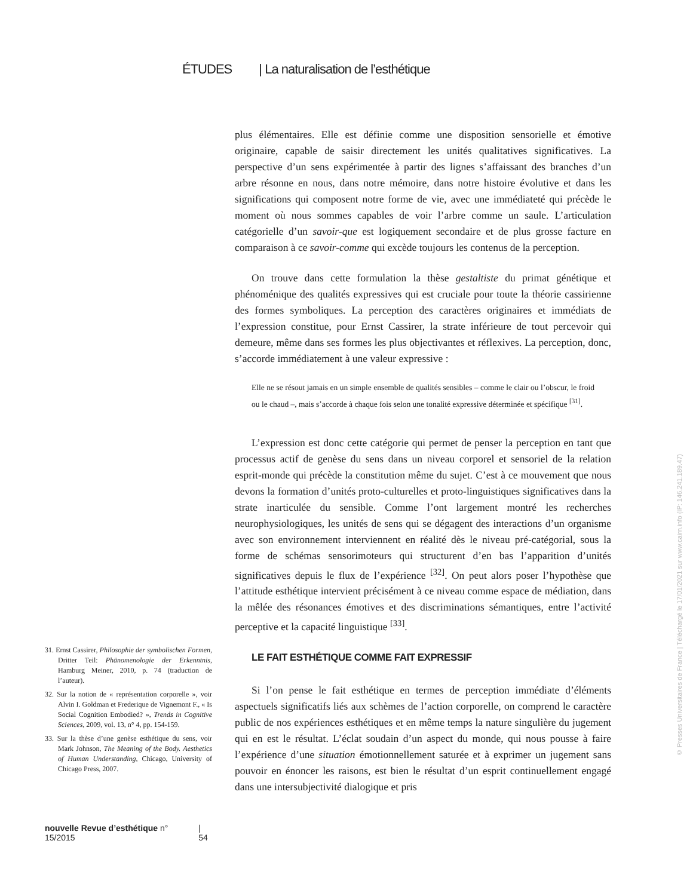ÉTUDES | La naturalisation de l’esthétique
plus élémentaires. Elle est définie comme une disposition sensorielle et émotive originaire, capable de saisir directement les unités qualitatives significatives. La perspective d’un sens expérimentée à partir des lignes s’affaissant des branches d’un arbre résonne en nous, dans notre mémoire, dans notre histoire évolutive et dans les significations qui composent notre forme de vie, avec une immédiateté qui précède le moment où nous sommes capables de voir l’arbre comme un saule. L’articulation catégorielle d’un savoir-que est logiquement secondaire et de plus grosse facture en comparaison à ce savoir-comme qui excède toujours les contenus de la perception.
On trouve dans cette formulation la thèse gestaltiste du primat génétique et phénoménique des qualités expressives qui est cruciale pour toute la théorie cassirienne des formes symboliques. La perception des caractères originaires et immédiats de l’expression constitue, pour Ernst Cassirer, la strate inférieure de tout percevoir qui demeure, même dans ses formes les plus objectivantes et réflexives. La perception, donc, s’accorde immédiatement à une valeur expressive :
Elle ne se résout jamais en un simple ensemble de qualités sensibles – comme le clair ou l’obscur, le froid ou le chaud –, mais s’accorde à chaque fois selon une tonalité expressive déterminée et spécifique <sup>[31]</sup>.
L’expression est donc cette catégorie qui permet de penser la perception en tant que processus actif de genèse du sens dans un niveau corporel et sensoriel de la relation esprit-monde qui précède la constitution même du sujet. C’est à ce mouvement que nous devons la formation d’unités proto-culturelles et proto-linguistiques significatives dans la strate inarticulée du sensible. Comme l’ont largement montré les recherches neurophysiologiques, les unités de sens qui se dégagent des interactions d’un organisme avec son environnement interviennent en réalité dès le niveau pré-catégorial, sous la forme de schémas sensorimoteurs qui structurent d’en bas l’apparition d’unités significatives depuis le flux de l’expérience <sup>[32]</sup>. On peut alors poser l’hypothèse que l’attitude esthétique intervient précisément à ce niveau comme espace de médiation, dans la mêlée des résonances émotives et des discriminations sémantiques, entre l’activité perceptive et la capacité linguistique <sup>[33]</sup>.
LE FAIT ESTHÉTIQUE COMME FAIT EXPRESSIF
Si l’on pense le fait esthétique en termes de perception immédiate d’éléments aspectuels significatifs liés aux schèmes de l’action corporelle, on comprend le caractère public de nos expériences esthétiques et en même temps la nature singulière du jugement qui en est le résultat. L’éclat soudain d’un aspect du monde, qui nous pousse à faire l’expérience d’une situation émotionnellement saturée et à exprimer un jugement sans pouvoir en énoncer les raisons, est bien le résultat d’un esprit continuellement engagé dans une intersubjectivité dialogique et pris
31. Ernst Cassirer, Philosophie der symbolischen Formen, Dritter Teil: Phänomenologie der Erkenntnis, Hamburg Meiner, 2010, p. 74 (traduction de l’auteur).
32. Sur la notion de « représentation corporelle », voir Alvin I. Goldman et Frederique de Vignemont F., « Is Social Cognition Embodied? », Trends in Cognitive Sciences, 2009, vol. 13, n° 4, pp. 154-159.
33. Sur la thèse d’une genèse esthétique du sens, voir Mark Johnson, The Meaning of the Body. Aesthetics of Human Understanding, Chicago, University of Chicago Press, 2007.
nouvelle Revue d’esthétique n° 15/2015 | 54
© Presses Universitaires de France | Téléchargé le 17/01/2021 sur www.cairn.info (IP: 146.241.189.47)